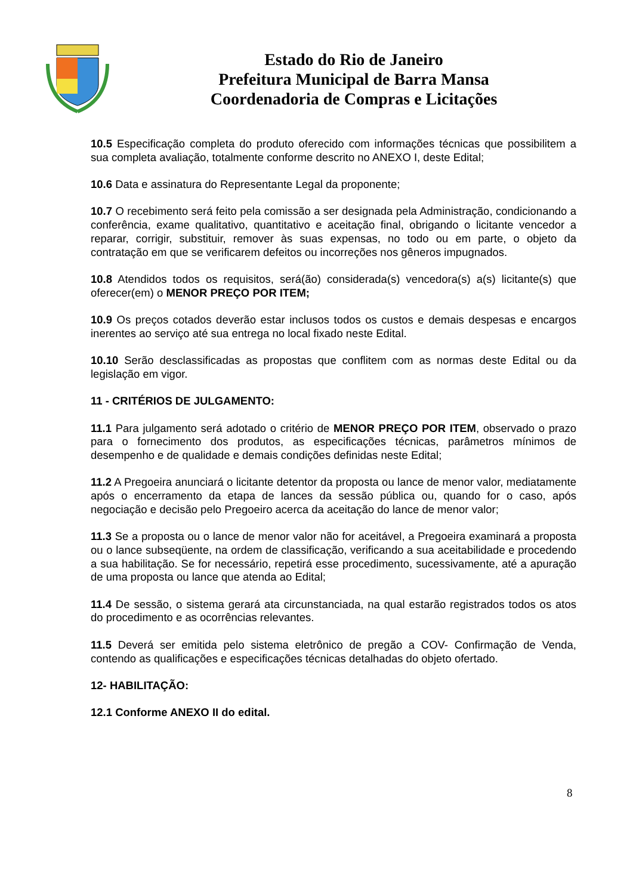Estado do Rio de Janeiro
Prefeitura Municipal de Barra Mansa
Coordenadoria de Compras e Licitações
10.5 Especificação completa do produto oferecido com informações técnicas que possibilitem a sua completa avaliação, totalmente conforme descrito no ANEXO I, deste Edital;
10.6 Data e assinatura do Representante Legal da proponente;
10.7 O recebimento será feito pela comissão a ser designada pela Administração, condicionando a conferência, exame qualitativo, quantitativo e aceitação final, obrigando o licitante vencedor a reparar, corrigir, substituir, remover às suas expensas, no todo ou em parte, o objeto da contratação em que se verificarem defeitos ou incorreções nos gêneros impugnados.
10.8 Atendidos todos os requisitos, será(ão) considerada(s) vencedora(s) a(s) licitante(s) que oferecer(em) o MENOR PREÇO POR ITEM;
10.9 Os preços cotados deverão estar inclusos todos os custos e demais despesas e encargos inerentes ao serviço até sua entrega no local fixado neste Edital.
10.10 Serão desclassificadas as propostas que conflitem com as normas deste Edital ou da legislação em vigor.
11 - CRITÉRIOS DE JULGAMENTO:
11.1 Para julgamento será adotado o critério de MENOR PREÇO POR ITEM, observado o prazo para o fornecimento dos produtos, as especificações técnicas, parâmetros mínimos de desempenho e de qualidade e demais condições definidas neste Edital;
11.2 A Pregoeira anunciará o licitante detentor da proposta ou lance de menor valor, mediatamente após o encerramento da etapa de lances da sessão pública ou, quando for o caso, após negociação e decisão pelo Pregoeiro acerca da aceitação do lance de menor valor;
11.3 Se a proposta ou o lance de menor valor não for aceitável, a Pregoeira examinará a proposta ou o lance subseqüente, na ordem de classificação, verificando a sua aceitabilidade e procedendo a sua habilitação. Se for necessário, repetirá esse procedimento, sucessivamente, até a apuração de uma proposta ou lance que atenda ao Edital;
11.4 De sessão, o sistema gerará ata circunstanciada, na qual estarão registrados todos os atos do procedimento e as ocorrências relevantes.
11.5 Deverá ser emitida pelo sistema eletrônico de pregão a COV- Confirmação de Venda, contendo as qualificações e especificações técnicas detalhadas do objeto ofertado.
12- HABILITAÇÃO:
12.1 Conforme ANEXO II do edital.
8